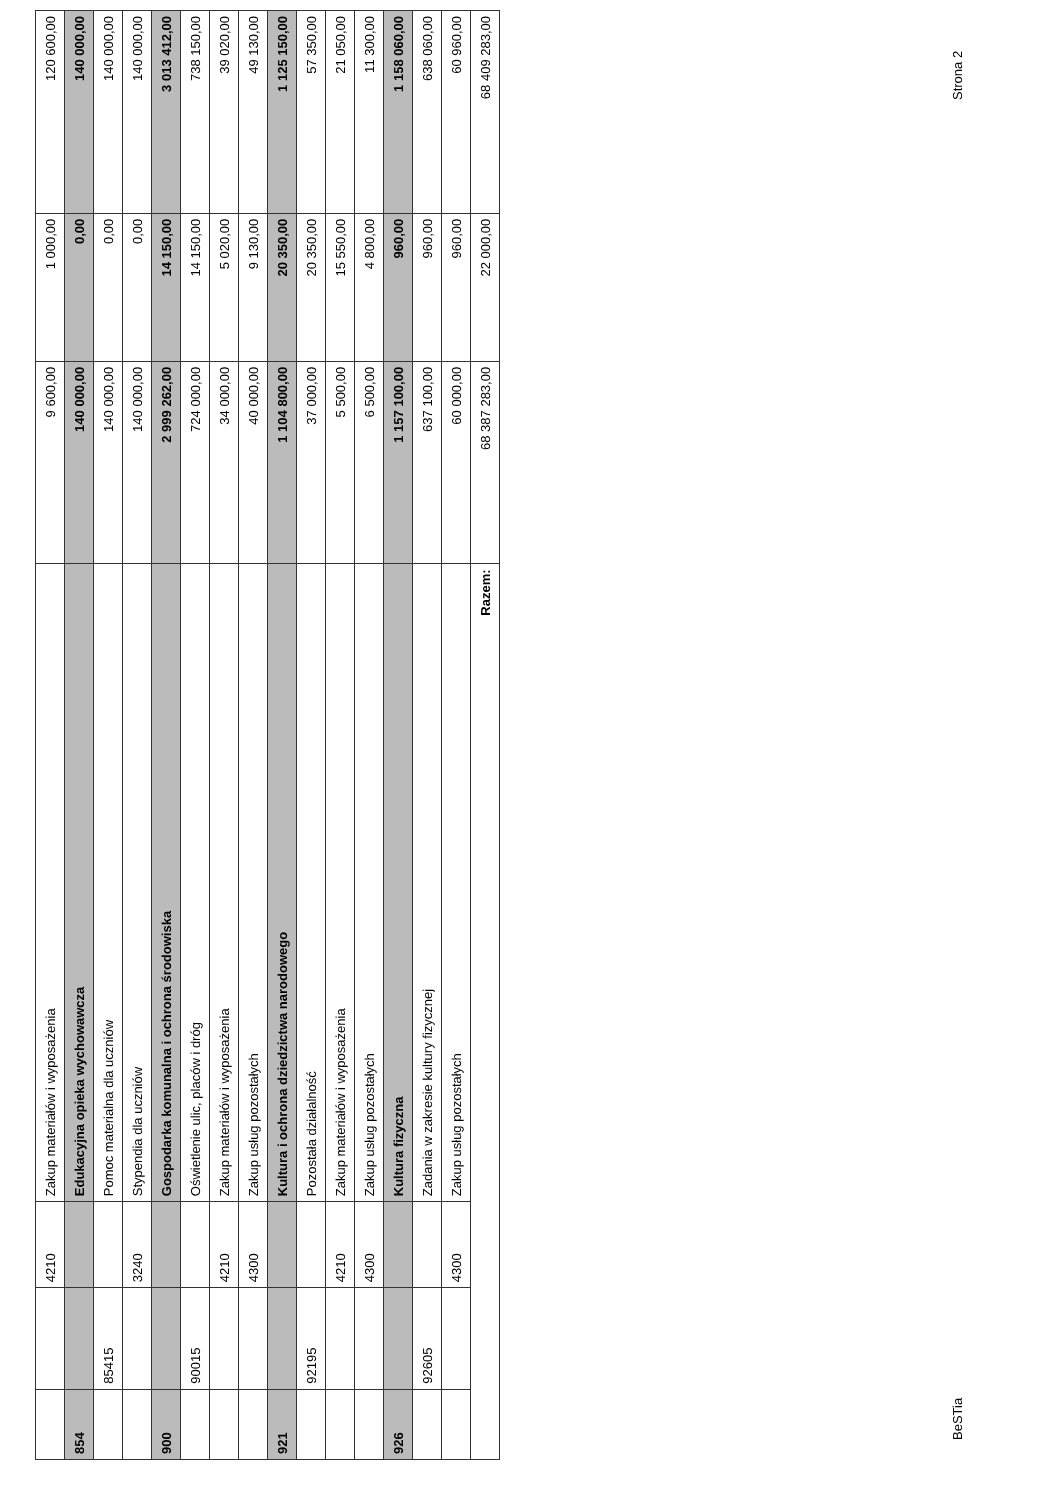| | | 4210 | Zakup materiałów i wyposażenia | 9 600,00 | 1 000,00 | 120 600,00 |
| 854 | | | Edukacyjna opieka wychowawcza | 140 000,00 | 0,00 | 140 000,00 |
| | 85415 | | Pomoc materialna dla uczniów | 140 000,00 | 0,00 | 140 000,00 |
| | | 3240 | Stypendia dla uczniów | 140 000,00 | 0,00 | 140 000,00 |
| 900 | | | Gospodarka komunalna i ochrona środowiska | 2 999 262,00 | 14 150,00 | 3 013 412,00 |
| | 90015 | | Oświetlenie ulic, placów i dróg | 724 000,00 | 14 150,00 | 738 150,00 |
| | | 4210 | Zakup materiałów i wyposażenia | 34 000,00 | 5 020,00 | 39 020,00 |
| | | 4300 | Zakup usług pozostałych | 40 000,00 | 9 130,00 | 49 130,00 |
| 921 | | | Kultura i ochrona dziedzictwa narodowego | 1 104 800,00 | 20 350,00 | 1 125 150,00 |
| | 92195 | | Pozostała działalność | 37 000,00 | 20 350,00 | 57 350,00 |
| | | 4210 | Zakup materiałów i wyposażenia | 5 500,00 | 15 550,00 | 21 050,00 |
| | | 4300 | Zakup usług pozostałych | 6 500,00 | 4 800,00 | 11 300,00 |
| 926 | | | Kultura fizyczna | 1 157 100,00 | 960,00 | 1 158 060,00 |
| | 92605 | | Zadania w zakresie kultury fizycznej | 637 100,00 | 960,00 | 638 060,00 |
| | | 4300 | Zakup usług pozostałych | 60 000,00 | 960,00 | 60 960,00 |
| Razem: | | | | 68 387 283,00 | 22 000,00 | 68 409 283,00 |
BeSTia Strona 2